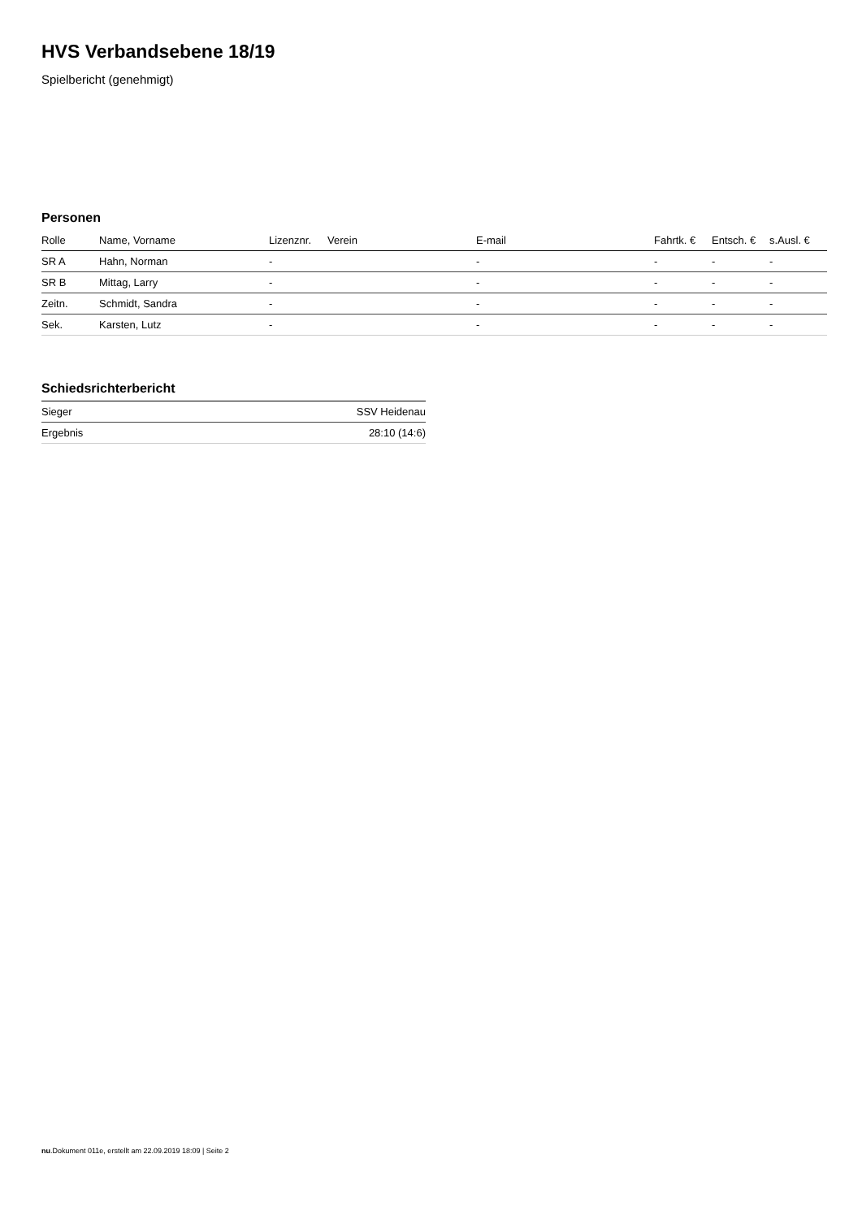HVS Verbandsebene 18/19
Spielbericht (genehmigt)
Personen
| Rolle | Name, Vorname | Lizenznr. | Verein | E-mail | Fahrtk. € | Entsch. € | s.Ausl. € |
| --- | --- | --- | --- | --- | --- | --- | --- |
| SR A | Hahn, Norman | - | | - | - | - | - |
| SR B | Mittag, Larry | - | | - | - | - | - |
| Zeitn. | Schmidt, Sandra | - | | - | - | - | - |
| Sek. | Karsten, Lutz | - | | - | - | - | - |
Schiedsrichterbericht
| Sieger | SSV Heidenau |
| Ergebnis | 28:10 (14:6) |
nu.Dokument 011e, erstellt am 22.09.2019 18:09 | Seite 2